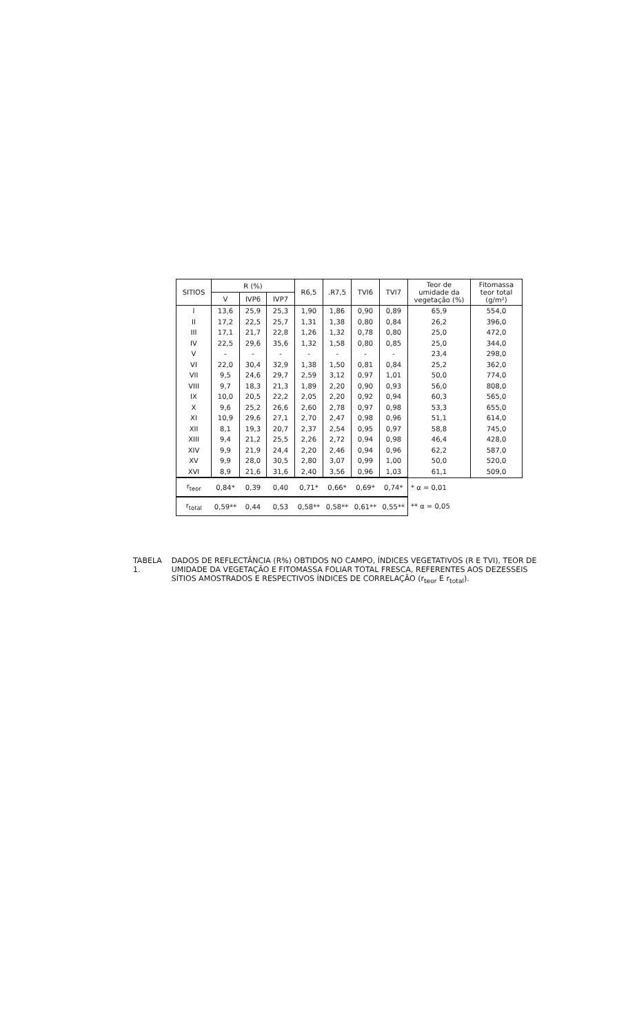| SITIOS | R (%) | | | R6,5 | .R7,5 | TVI6 | TVI7 | Teor de umidade da vegetação (%) | Fitomassa teor total (g/m²) |
| --- | --- | --- | --- | --- | --- | --- | --- | --- | --- |
| | V | IVP6 | IVP7 | | | | | | |
| I | 13,6 | 25,9 | 25,3 | 1,90 | 1,86 | 0,90 | 0,89 | 65,9 | 554,0 |
| II | 17,2 | 22,5 | 25,7 | 1,31 | 1,38 | 0,80 | 0,84 | 26,2 | 396,0 |
| III | 17,1 | 21,7 | 22,8 | 1,26 | 1,32 | 0,78 | 0,80 | 25,0 | 472,0 |
| IV | 22,5 | 29,6 | 35,6 | 1,32 | 1,58 | 0,80 | 0,85 | 25,0 | 344,0 |
| V | - | - | - | - | - | - | - | 23,4 | 298,0 |
| VI | 22,0 | 30,4 | 32,9 | 1,38 | 1,50 | 0,81 | 0,84 | 25,2 | 362,0 |
| VII | 9,5 | 24,6 | 29,7 | 2,59 | 3,12 | 0,97 | 1,01 | 50,0 | 774,0 |
| VIII | 9,7 | 18,3 | 21,3 | 1,89 | 2,20 | 0,90 | 0,93 | 56,0 | 808,0 |
| IX | 10,0 | 20,5 | 22,2 | 2,05 | 2,20 | 0,92 | 0,94 | 60,3 | 565,0 |
| X | 9,6 | 25,2 | 26,6 | 2,60 | 2,78 | 0,97 | 0,98 | 53,3 | 655,0 |
| XI | 10,9 | 29,6 | 27,1 | 2,70 | 2,47 | 0,98 | 0,96 | 51,1 | 614,0 |
| XII | 8,1 | 19,3 | 20,7 | 2,37 | 2,54 | 0,95 | 0,97 | 58,8 | 745,0 |
| XIII | 9,4 | 21,2 | 25,5 | 2,26 | 2,72 | 0,94 | 0,98 | 46,4 | 428,0 |
| XIV | 9,9 | 21,9 | 24,4 | 2,20 | 2,46 | 0,94 | 0,96 | 62,2 | 587,0 |
| XV | 9,9 | 28,0 | 30,5 | 2,80 | 3,07 | 0,99 | 1,00 | 50,0 | 520,0 |
| XVI | 8,9 | 21,6 | 31,6 | 2,40 | 3,56 | 0,96 | 1,03 | 61,1 | 509,0 |
| r<sub>teor</sub> | 0,84* | 0,39 | 0,40 | 0,71* | 0,66* | 0,69* | 0,74* | * α = 0,01 | |
| r<sub>total</sub> | 0,59** | 0,44 | 0,53 | 0,58** | 0,58** | 0,61** | 0,55** | ** α = 0,05 | |
TABELA 1. DADOS DE REFLECTÂNCIA (R%) OBTIDOS NO CAMPO, ÍNDICES VEGETATIVOS (R E TVI), TEOR DE UMIDADE DA VEGETAÇÃO E FITOMASSA FOLIAR TOTAL FRESCA, REFERENTES AOS DEZESSEIS SÍTIOS AMOSTRADOS E RESPECTIVOS ÍNDICES DE CORRELAÇÃO (r<sub>teor</sub> E r<sub>total</sub>).